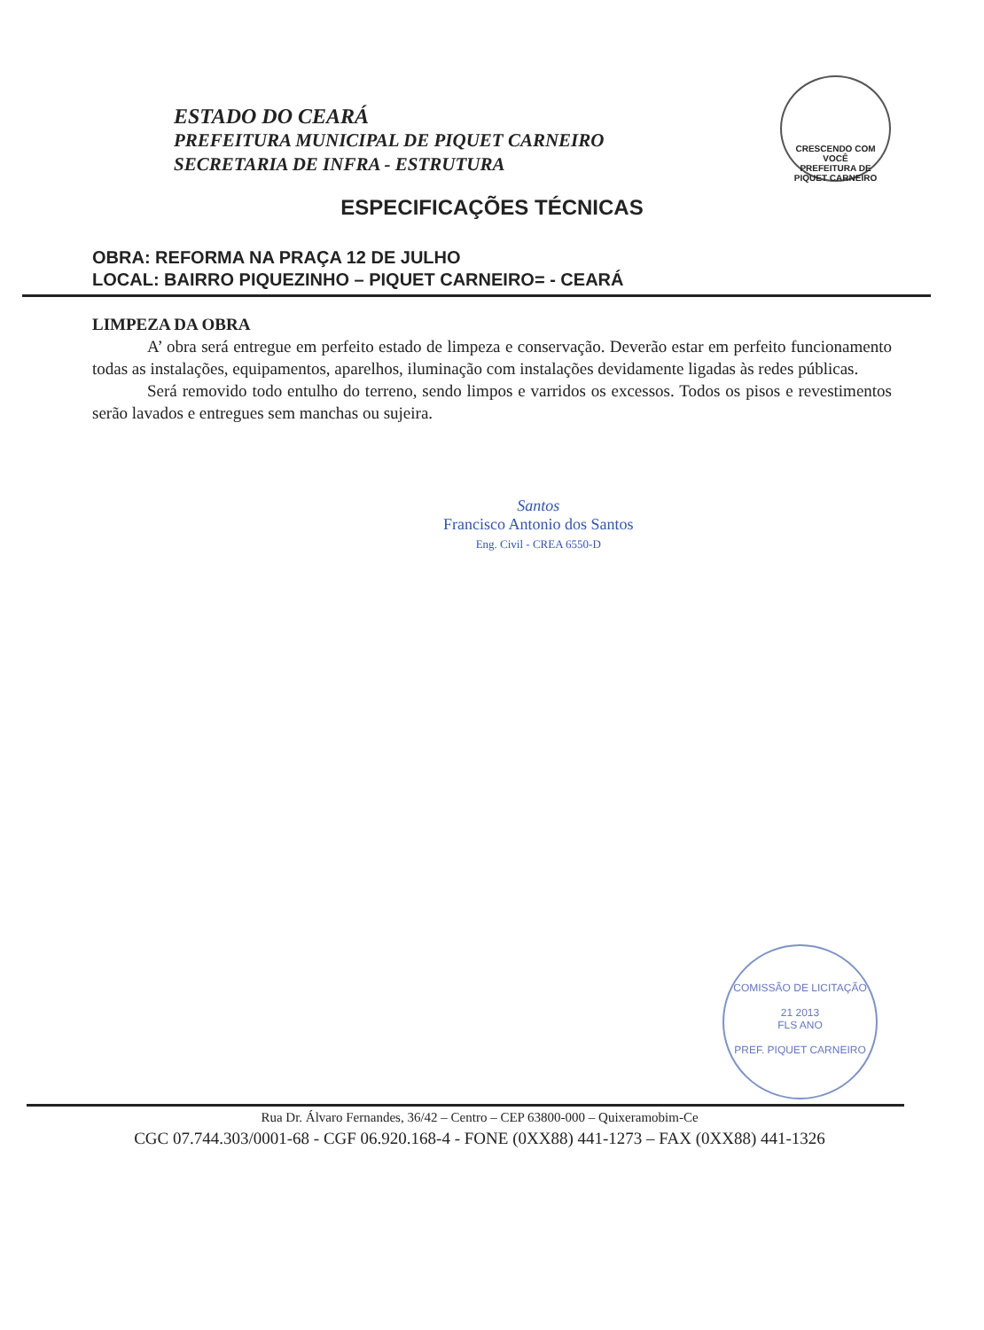ESTADO DO CEARÁ
PREFEITURA MUNICIPAL DE PIQUET CARNEIRO
SECRETARIA DE INFRA - ESTRUTURA
CRESCENDO COM VOCÊ
PREFEITURA DE
PIQUET CARNEIRO
ESPECIFICAÇÕES TÉCNICAS
OBRA: REFORMA NA PRAÇA 12 DE JULHO
LOCAL: BAIRRO PIQUEZINHO – PIQUET CARNEIRO= - CEARÁ
LIMPEZA DA OBRA
A’ obra será entregue em perfeito estado de limpeza e conservação. Deverão estar em perfeito funcionamento todas as instalações, equipamentos, aparelhos, iluminação com instalações devidamente ligadas às redes públicas.
Será removido todo entulho do terreno, sendo limpos e varridos os excessos. Todos os pisos e revestimentos serão lavados e entregues sem manchas ou sujeira.
Santos
Francisco Antonio dos Santos
Eng. Civil - CREA 6550-D
COMISSÃO DE LICITAÇÃO
21 2013
FLS ANO
PREF. PIQUET CARNEIRO
Rua Dr. Álvaro Fernandes, 36/42 – Centro – CEP 63800-000 – Quixeramobim-Ce
CGC 07.744.303/0001-68 - CGF 06.920.168-4 - FONE (0XX88) 441-1273 – FAX (0XX88) 441-1326